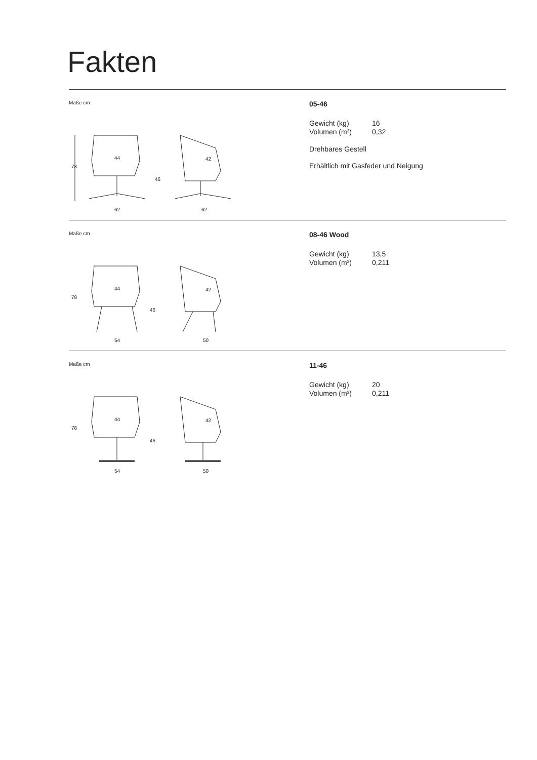Fakten
Maße cm
78
44
46
42
62
62
05-46
| Gewicht (kg) | 16 |
| Volumen (m³) | 0,32 |
Drehbares Gestell
Erhältlich mit Gasfeder und Neigung
Maße cm
78
44
46
42
54
50
08-46 Wood
| Gewicht (kg) | 13,5 |
| Volumen (m³) | 0,211 |
Maße cm
78
44
46
42
54
50
11-46
| Gewicht (kg) | 20 |
| Volumen (m³) | 0,211 |